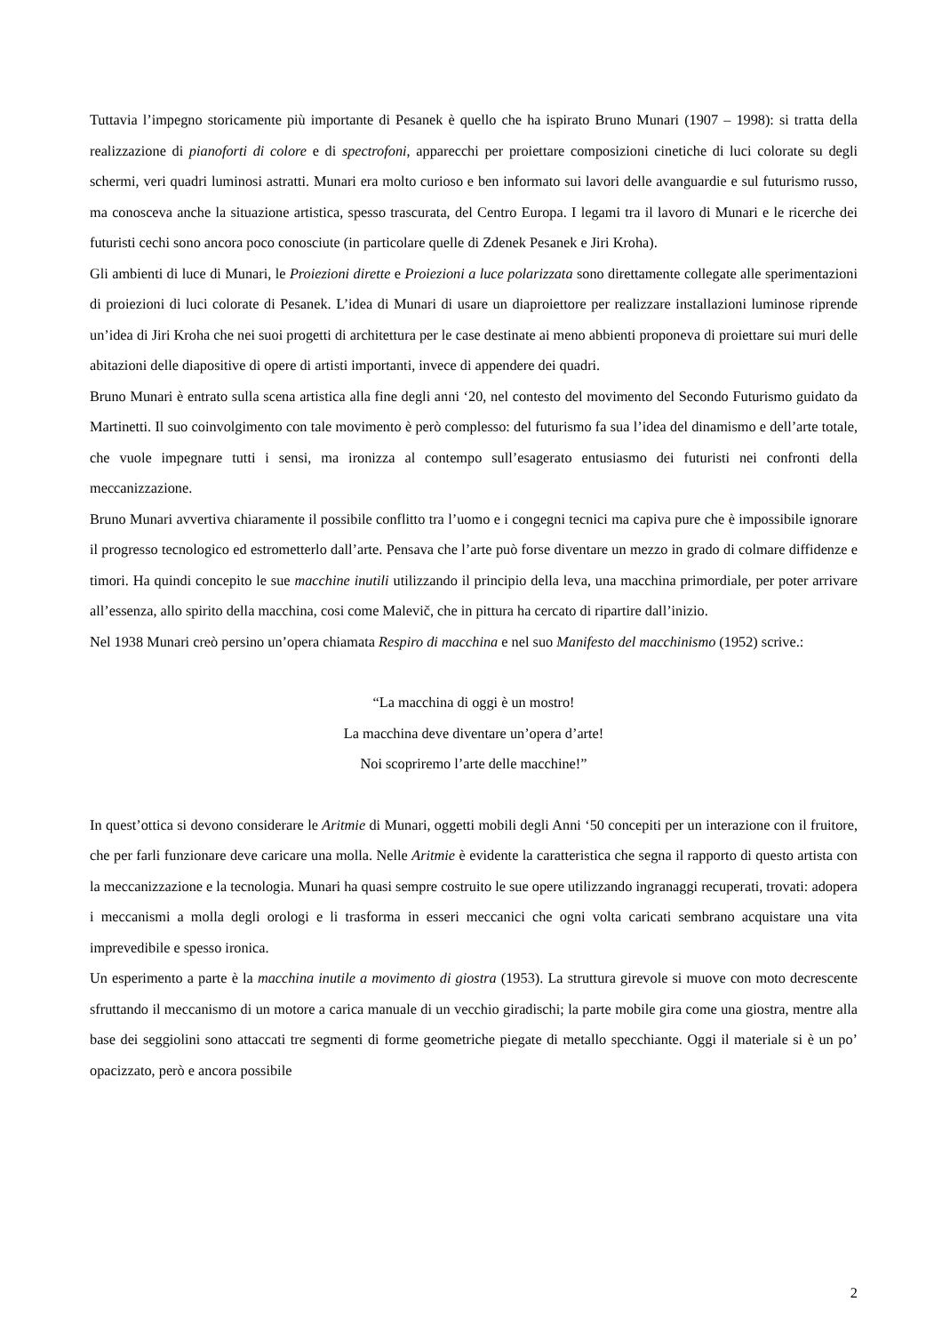Tuttavia l’impegno storicamente più importante di Pesanek è quello che ha ispirato Bruno Munari (1907 – 1998): si tratta della realizzazione di pianoforti di colore e di spectrofoni, apparecchi per proiettare composizioni cinetiche di luci colorate su degli schermi, veri quadri luminosi astratti. Munari era molto curioso e ben informato sui lavori delle avanguardie e sul futurismo russo, ma conosceva anche la situazione artistica, spesso trascurata, del Centro Europa. I legami tra il lavoro di Munari e le ricerche dei futuristi cechi sono ancora poco conosciute (in particolare quelle di Zdenek Pesanek e Jiri Kroha).
Gli ambienti di luce di Munari, le Proiezioni dirette e Proiezioni a luce polarizzata sono direttamente collegate alle sperimentazioni di proiezioni di luci colorate di Pesanek. L’idea di Munari di usare un diaproiettore per realizzare installazioni luminose riprende un’idea di Jiri Kroha che nei suoi progetti di architettura per le case destinate ai meno abbienti proponeva di proiettare sui muri delle abitazioni delle diapositive di opere di artisti importanti, invece di appendere dei quadri.
Bruno Munari è entrato sulla scena artistica alla fine degli anni ‘20, nel contesto del movimento del Secondo Futurismo guidato da Martinetti. Il suo coinvolgimento con tale movimento è però complesso: del futurismo fa sua l’idea del dinamismo e dell’arte totale, che vuole impegnare tutti i sensi, ma ironizza al contempo sull’esagerato entusiasmo dei futuristi nei confronti della meccanizzazione.
Bruno Munari avvertiva chiaramente il possibile conflitto tra l’uomo e i congegni tecnici ma capiva pure che è impossibile ignorare il progresso tecnologico ed estrometterlo dall’arte. Pensava che l’arte può forse diventare un mezzo in grado di colmare diffidenze e timori. Ha quindi concepito le sue macchine inutili utilizzando il principio della leva, una macchina primordiale, per poter arrivare all’essenza, allo spirito della macchina, cosi come Malevič, che in pittura ha cercato di ripartire dall’inizio.
Nel 1938 Munari creò persino un’opera chiamata Respiro di macchina e nel suo Manifesto del macchinismo (1952) scrive.:
“La macchina di oggi è un mostro!
La macchina deve diventare un’opera d’arte!
Noi scopriremo l’arte delle macchine!”
In quest’ottica si devono considerare le Aritmie di Munari, oggetti mobili degli Anni ‘50 concepiti per un interazione con il fruitore, che per farli funzionare deve caricare una molla. Nelle Aritmie è evidente la caratteristica che segna il rapporto di questo artista con la meccanizzazione e la tecnologia. Munari ha quasi sempre costruito le sue opere utilizzando ingranaggi recuperati, trovati: adopera i meccanismi a molla degli orologi e li trasforma in esseri meccanici che ogni volta caricati sembrano acquistare una vita imprevedibile e spesso ironica.
Un esperimento a parte è la macchina inutile a movimento di giostra (1953). La struttura girevole si muove con moto decrescente sfruttando il meccanismo di un motore a carica manuale di un vecchio giradischi; la parte mobile gira come una giostra, mentre alla base dei seggiolini sono attaccati tre segmenti di forme geometriche piegate di metallo specchiante. Oggi il materiale si è un po’ opacizzato, però e ancora possibile
2